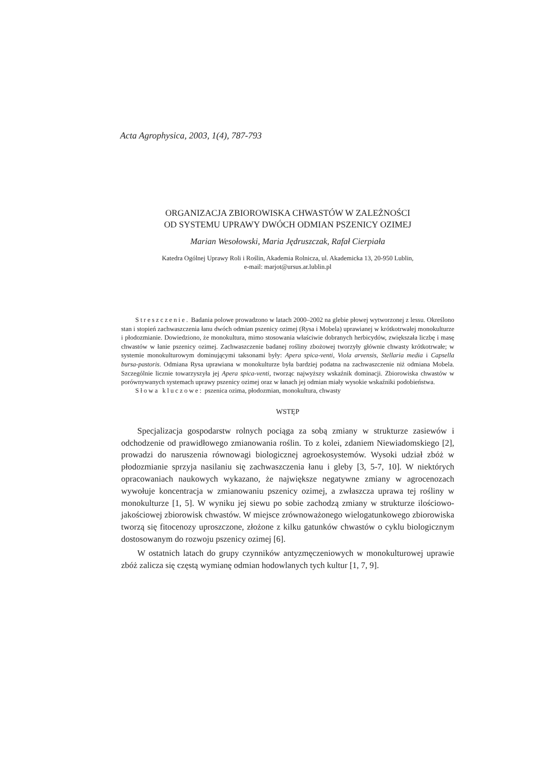Acta Agrophysica, 2003, 1(4), 787-793
ORGANIZACJA ZBIOROWISKA CHWASTÓW W ZALEŻNOŚCI
OD SYSTEMU UPRAWY DWÓCH ODMIAN PSZENICY OZIMEJ
Marian Wesołowski, Maria Jędruszczak, Rafał Cierpiała
Katedra Ogólnej Uprawy Roli i Roślin, Akademia Rolnicza, ul. Akademicka 13, 20-950 Lublin,
e-mail: marjot@ursus.ar.lublin.pl
Streszczenie. Badania polowe prowadzono w latach 2000–2002 na glebie płowej wytworzonej z lessu. Określono stan i stopień zachwaszczenia łanu dwóch odmian pszenicy ozimej (Rysa i Mobela) uprawianej w krótkotrwałej monokulturze i płodozmianie. Dowiedziono, że monokultura, mimo stosowania właściwie dobranych herbicydów, zwiększała liczbę i masę chwastów w łanie pszenicy ozimej. Zachwaszczenie badanej rośliny zbożowej tworzyły głównie chwasty krótkotrwałe; w systemie monokulturowym dominującymi taksonami były: Apera spica-venti, Viola arvensis, Stellaria media i Capsella bursa-pastoris. Odmiana Rysa uprawiana w monokulturze była bardziej podatna na zachwaszczenie niż odmiana Mobela. Szczególnie licznie towarzyszyła jej Apera spica-venti, tworząc najwyższy wskaźnik dominacji. Zbiorowiska chwastów w porównywanych systemach uprawy pszenicy ozimej oraz w łanach jej odmian miały wysokie wskaźniki podobieństwa.
Słowa kluczowe: pszenica ozima, płodozmian, monokultura, chwasty
WSTĘP
Specjalizacja gospodarstw rolnych pociąga za sobą zmiany w strukturze zasiewów i odchodzenie od prawidłowego zmianowania roślin. To z kolei, zdaniem Niewiadomskiego [2], prowadzi do naruszenia równowagi biologicznej agroekosystemów. Wysoki udział zbóż w płodozmianie sprzyja nasilaniu się zachwaszczenia łanu i gleby [3, 5-7, 10]. W niektórych opracowaniach naukowych wykazano, że największe negatywne zmiany w agrocenozach wywołuje koncentracja w zmianowaniu pszenicy ozimej, a zwłaszcza uprawa tej rośliny w monokulturze [1, 5]. W wyniku jej siewu po sobie zachodzą zmiany w strukturze ilościowo-jakościowej zbiorowisk chwastów. W miejsce zrównoważonego wielogatunkowego zbiorowiska tworzą się fitocenozy uproszczone, złożone z kilku gatunków chwastów o cyklu biologicznym dostosowanym do rozwoju pszenicy ozimej [6].
W ostatnich latach do grupy czynników antyzmęczeniowych w monokulturowej uprawie zbóż zalicza się częstą wymianę odmian hodowlanych tych kultur [1, 7, 9].